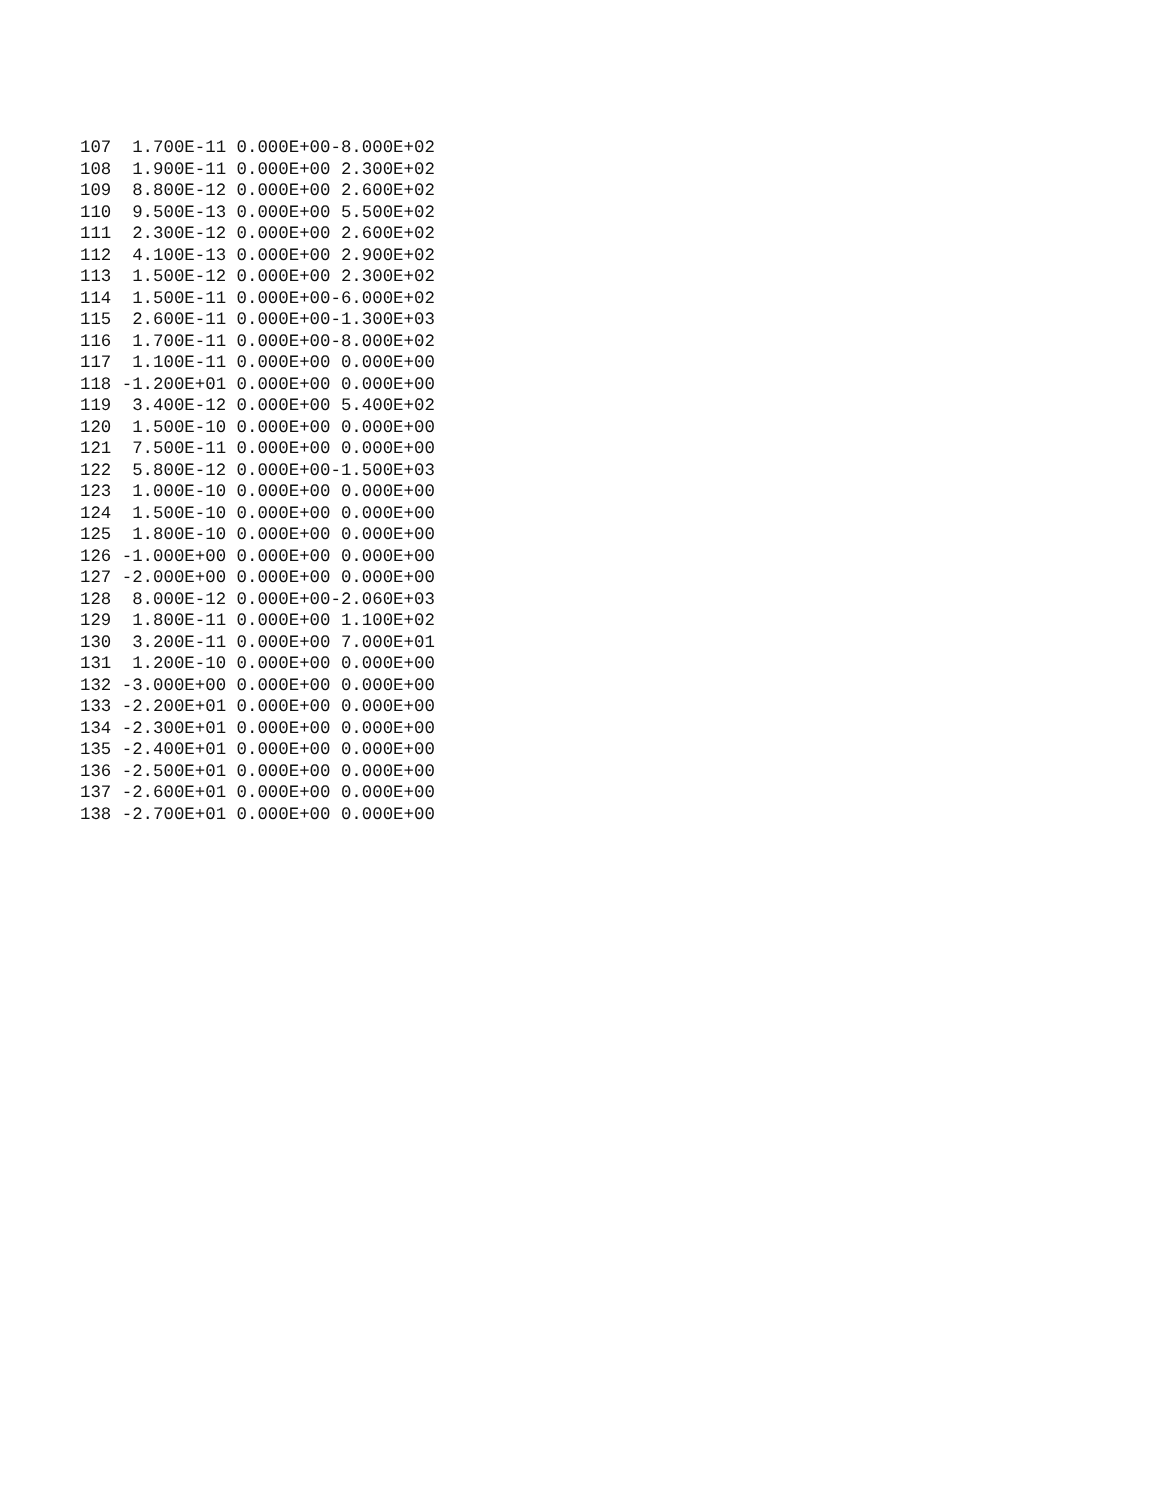107  1.700E-11 0.000E+00-8.000E+02
108  1.900E-11 0.000E+00 2.300E+02
109  8.800E-12 0.000E+00 2.600E+02
110  9.500E-13 0.000E+00 5.500E+02
111  2.300E-12 0.000E+00 2.600E+02
112  4.100E-13 0.000E+00 2.900E+02
113  1.500E-12 0.000E+00 2.300E+02
114  1.500E-11 0.000E+00-6.000E+02
115  2.600E-11 0.000E+00-1.300E+03
116  1.700E-11 0.000E+00-8.000E+02
117  1.100E-11 0.000E+00 0.000E+00
118 -1.200E+01 0.000E+00 0.000E+00
119  3.400E-12 0.000E+00 5.400E+02
120  1.500E-10 0.000E+00 0.000E+00
121  7.500E-11 0.000E+00 0.000E+00
122  5.800E-12 0.000E+00-1.500E+03
123  1.000E-10 0.000E+00 0.000E+00
124  1.500E-10 0.000E+00 0.000E+00
125  1.800E-10 0.000E+00 0.000E+00
126 -1.000E+00 0.000E+00 0.000E+00
127 -2.000E+00 0.000E+00 0.000E+00
128  8.000E-12 0.000E+00-2.060E+03
129  1.800E-11 0.000E+00 1.100E+02
130  3.200E-11 0.000E+00 7.000E+01
131  1.200E-10 0.000E+00 0.000E+00
132 -3.000E+00 0.000E+00 0.000E+00
133 -2.200E+01 0.000E+00 0.000E+00
134 -2.300E+01 0.000E+00 0.000E+00
135 -2.400E+01 0.000E+00 0.000E+00
136 -2.500E+01 0.000E+00 0.000E+00
137 -2.600E+01 0.000E+00 0.000E+00
138 -2.700E+01 0.000E+00 0.000E+00